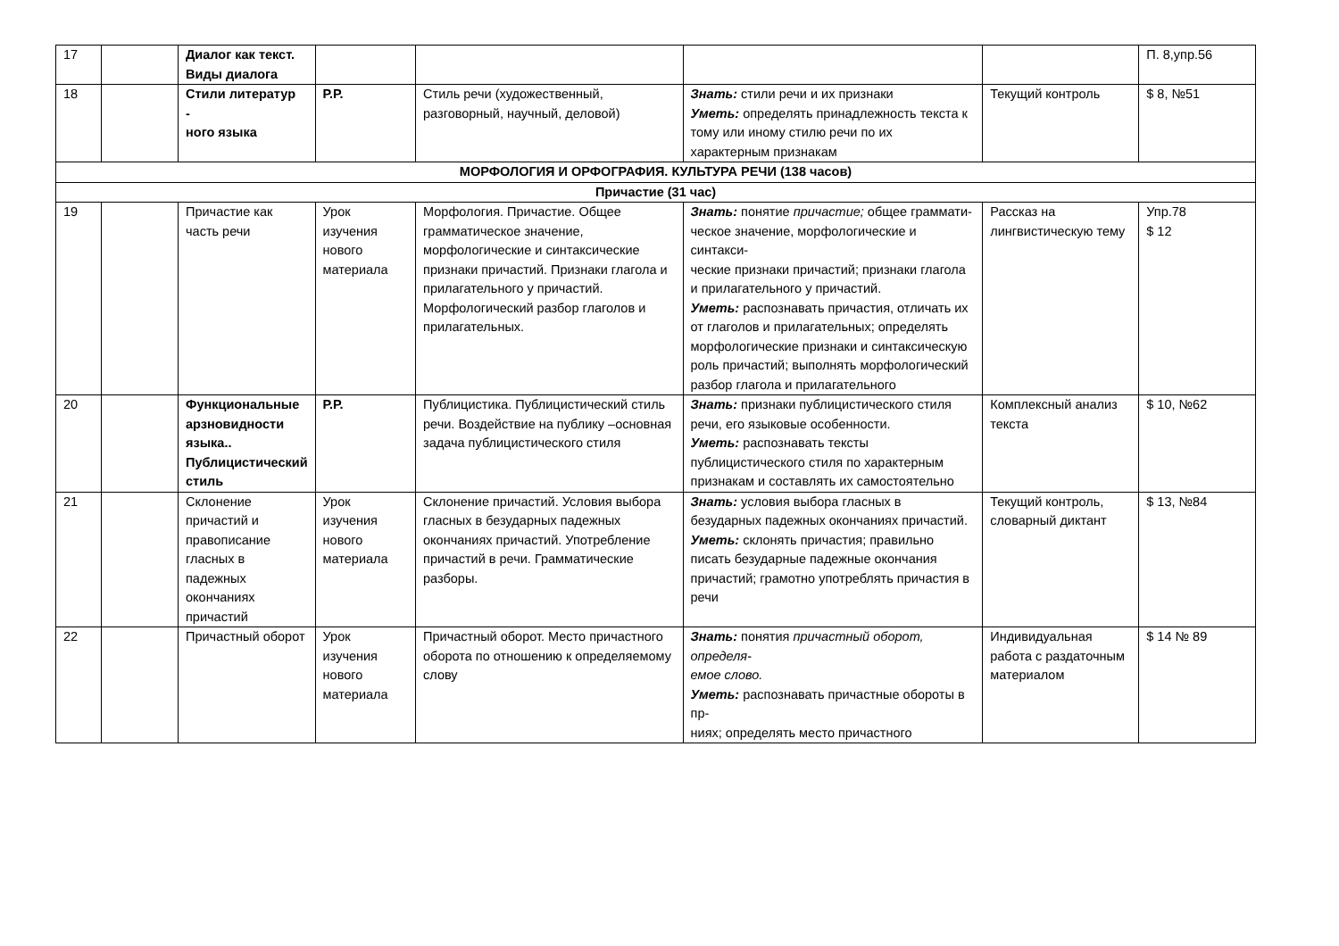| 17 | | Диалог как текст. Виды диалога | | | | | П. 8,упр.56 |
| 18 | | Стили литератур - ного языка | Р.Р. | Стиль речи (художественный, разговорный, научный, деловой) | Знать: стили речи и их признаки Уметь: определять принадлежность текста к тому или иному стилю речи по их характерным признакам | Текущий контроль | $ 8, №51 |
| МОРФОЛОГИЯ И ОРФОГРАФИЯ. КУЛЬТУРА РЕЧИ (138 часов) | | | | | | | |
| Причастие (31 час) | | | | | | | |
| 19 | | Причастие как часть речи | Урок изучения нового материала | Морфология. Причастие. Общее грамматическое значение, морфологические и синтаксические признаки причастий. Признаки глагола и прилагательного у причастий. Морфологический разбор глаголов и прилагательных. | Знать: понятие причастие; общее граммати- ческое значение, морфологические и синтакси- ческие признаки причастий; признаки глагола и прилагательного у причастий. Уметь: распознавать причастия, отличать их от глаголов и прилагательных; определять морфологические признаки и синтаксическую роль причастий; выполнять морфологический разбор глагола и прилагательного | Рассказ на лингвистическую тему | Упр.78 $ 12 |
| 20 | | Функциональные арзновидности языка.. Публицистический стиль | Р.Р. | Публицистика. Публицистический стиль речи. Воздействие на публику –основная задача публицистического стиля | Знать: признаки публицистического стиля речи, его языковые особенности. Уметь: распознавать тексты публицистического стиля по характерным признакам и составлять их самостоятельно | Комплексный анализ текста | $ 10, №62 |
| 21 | | Склонение причастий и правописание гласных в падежных окончаниях причастий | Урок изучения нового материала | Склонение причастий. Условия выбора гласных в безударных падежных окончаниях причастий. Употребление причастий в речи. Грамматические разборы. | Знать: условия выбора гласных в безударных падежных окончаниях причастий. Уметь: склонять причастия; правильно писать безударные падежные окончания причастий; грамотно употреблять причастия в речи | Текущий контроль, словарный диктант | $ 13, №84 |
| 22 | | Причастный оборот | Урок изучения нового материала | Причастный оборот. Место причастного оборота по отношению к определяемому слову | Знать: понятия причастный оборот, определя- емое слово. Уметь: распознавать причастные обороты в пр- ниях; определять место причастного | Индивидуальная работа с раздаточным материалом | $ 14 № 89 |